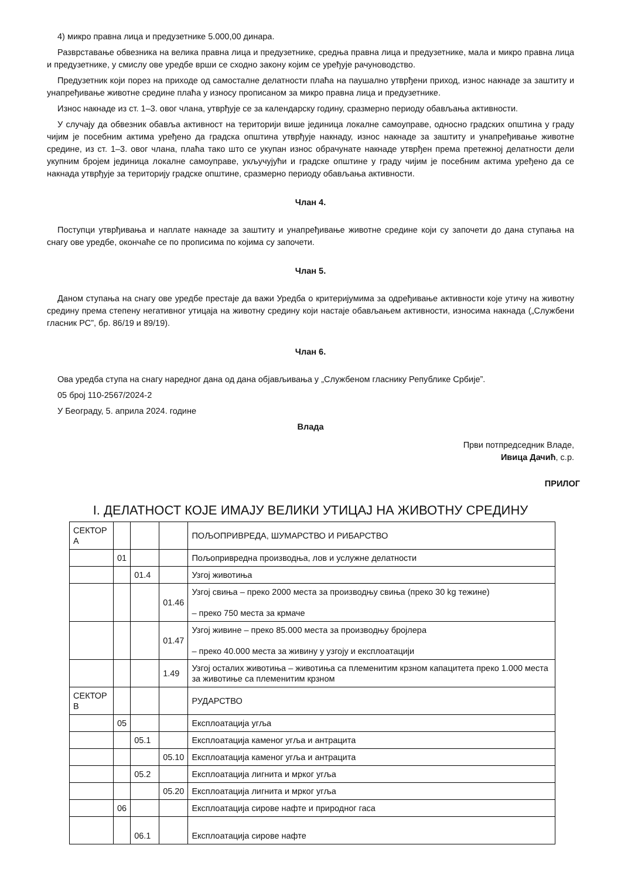4) микро правна лица и предузетнике 5.000,00 динара.
Разврставање обвезника на велика правна лица и предузетнике, средња правна лица и предузетнике, мала и микро правна лица и предузетнике, у смислу ове уредбе врши се сходно закону којим се уређује рачуноводство.
Предузетник који порез на приходе од самосталне делатности плаћа на паушално утврђени приход, износ накнаде за заштиту и унапређивање животне средине плаћа у износу прописаном за микро правна лица и предузетнике.
Износ накнаде из ст. 1–3. овог члана, утврђује се за календарску годину, сразмерно периоду обављања активности.
У случају да обвезник обавља активност на територији више јединица локалне самоуправе, односно градских општина у граду чијим је посебним актима уређено да градска општина утврђује накнаду, износ накнаде за заштиту и унапређивање животне средине, из ст. 1–3. овог члана, плаћа тако што се укупан износ обрачунате накнаде утврђен према претежној делатности дели укупним бројем јединица локалне самоуправе, укључујући и градске општине у граду чијим је посебним актима уређено да се накнада утврђује за територију градске општине, сразмерно периоду обављања активности.
Члан 4.
Поступци утврђивања и наплате накнаде за заштиту и унапређивање животне средине који су започети до дана ступања на снагу ове уредбе, окончаће се по прописима по којима су започети.
Члан 5.
Даном ступања на снагу ове уредбе престаје да важи Уредба о критеријумима за одређивање активности које утичу на животну средину према степену негативног утицаја на животну средину који настаје обављањем активности, износима накнада („Службени гласник РС”, бр. 86/19 и 89/19).
Члан 6.
Ова уредба ступа на снагу наредног дана од дана објављивања у „Службеном гласнику Републике Србије”.
05 број 110-2567/2024-2
У Београду, 5. априла 2024. године
Влада
Први потпредседник Владе,
Ивица Дачић, с.р.
ПРИЛОГ
I. ДЕЛАТНОСТ КОЈЕ ИМАЈУ ВЕЛИКИ УТИЦАЈ НА ЖИВОТНУ СРЕДИНУ
| СЕКТОР А | | | | ПОЉОПРИВРЕДА, ШУМАРСТВО И РИБАРСТВО |
| | 01 | | | Пољопривредна производња, лов и услужне делатности |
| | | 01.4 | | Узгој животиња |
| | | | 01.46 | Узгој свиња – преко 2000 места за производњу свиња (преко 30 kg тежине) – преко 750 места за крмаче |
| | | | 01.47 | Узгој живине – преко 85.000 места за производњу бројлера – преко 40.000 места за живину у узгоју и експлоатацији |
| | | | 1.49 | Узгој осталих животиња – животиња са племенитим крзном капацитета преко 1.000 места за животиње са племенитим крзном |
| СЕКТОР В | | | | РУДАРСТВО |
| | 05 | | | Експлоатација угља |
| | | 05.1 | | Експлоатација каменог угља и антрацита |
| | | | 05.10 | Експлоатација каменог угља и антрацита |
| | | 05.2 | | Експлоатација лигнита и мрког угља |
| | | | 05.20 | Експлоатација лигнита и мрког угља |
| | 06 | | | Експлоатација сирове нафте и природног гаса |
| | | 06.1 | | Експлоатација сирове нафте |